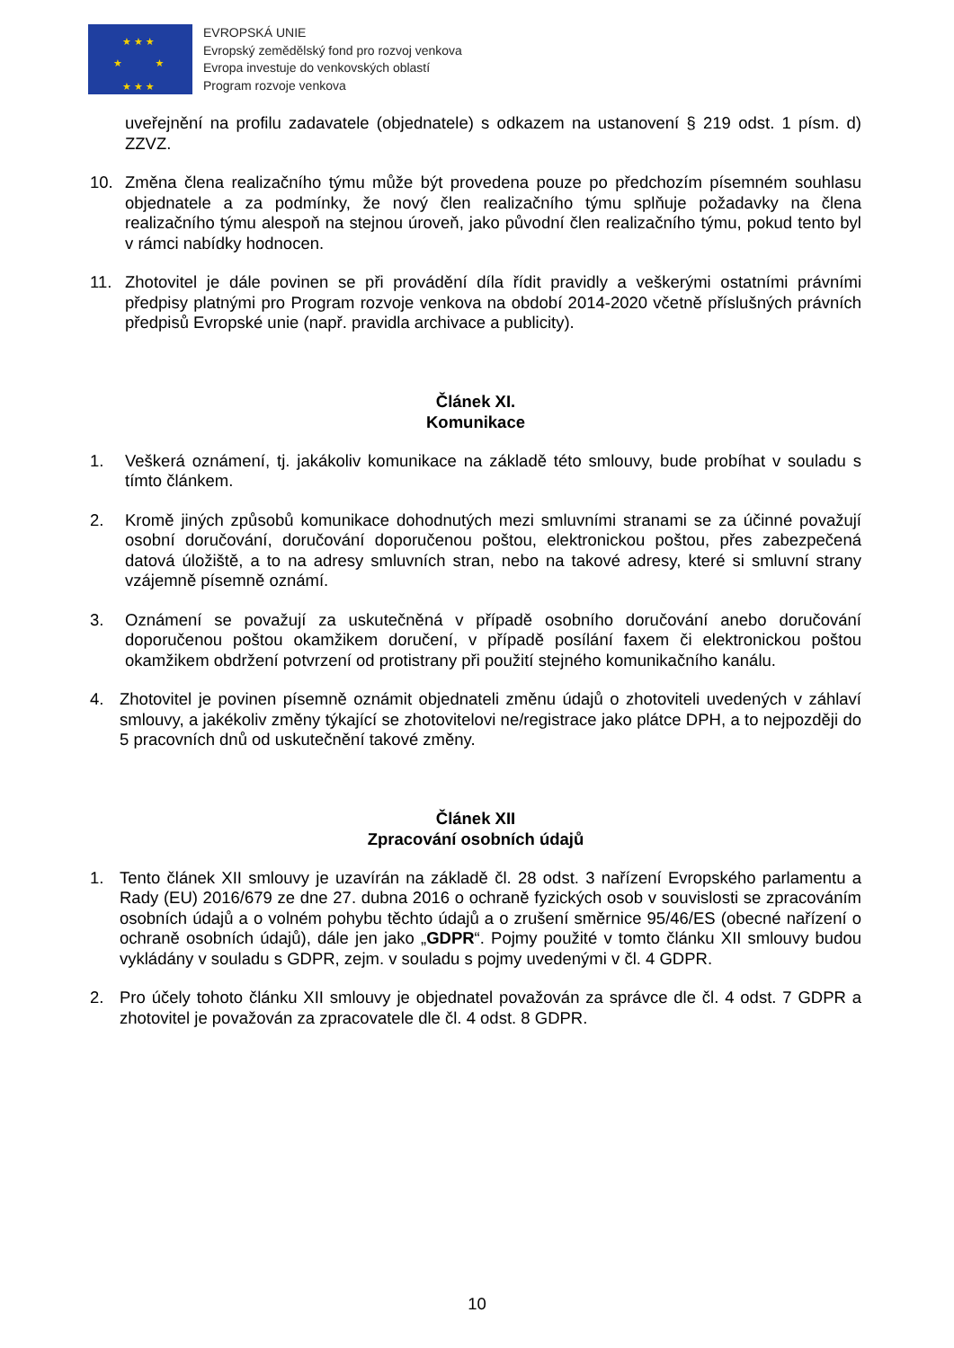★ ★ ★
★ ★
★ ★ ★
EVROPSKÁ UNIE
Evropský zemědělský fond pro rozvoj venkova
Evropa investuje do venkovských oblastí
Program rozvoje venkova
uveřejnění na profilu zadavatele (objednatele) s odkazem na ustanovení § 219 odst. 1 písm. d) ZZVZ.
10. Změna člena realizačního týmu může být provedena pouze po předchozím písemném souhlasu objednatele a za podmínky, že nový člen realizačního týmu splňuje požadavky na člena realizačního týmu alespoň na stejnou úroveň, jako původní člen realizačního týmu, pokud tento byl v rámci nabídky hodnocen.
11. Zhotovitel je dále povinen se při provádění díla řídit pravidly a veškerými ostatními právními předpisy platnými pro Program rozvoje venkova na období 2014-2020 včetně příslušných právních předpisů Evropské unie (např. pravidla archivace a publicity).
Článek XI.
Komunikace
1. Veškerá oznámení, tj. jakákoliv komunikace na základě této smlouvy, bude probíhat v souladu s tímto článkem.
2. Kromě jiných způsobů komunikace dohodnutých mezi smluvními stranami se za účinné považují osobní doručování, doručování doporučenou poštou, elektronickou poštou, přes zabezpečená datová úložiště, a to na adresy smluvních stran, nebo na takové adresy, které si smluvní strany vzájemně písemně oznámí.
3. Oznámení se považují za uskutečněná v případě osobního doručování anebo doručování doporučenou poštou okamžikem doručení, v případě posílání faxem či elektronickou poštou okamžikem obdržení potvrzení od protistrany při použití stejného komunikačního kanálu.
4. Zhotovitel je povinen písemně oznámit objednateli změnu údajů o zhotoviteli uvedených v záhlaví smlouvy, a jakékoliv změny týkající se zhotovitelovi ne/registrace jako plátce DPH, a to nejpozději do 5 pracovních dnů od uskutečnění takové změny.
Článek XII
Zpracování osobních údajů
1. Tento článek XII smlouvy je uzavírán na základě čl. 28 odst. 3 nařízení Evropského parlamentu a Rady (EU) 2016/679 ze dne 27. dubna 2016 o ochraně fyzických osob v souvislosti se zpracováním osobních údajů a o volném pohybu těchto údajů a o zrušení směrnice 95/46/ES (obecné nařízení o ochraně osobních údajů), dále jen jako „GDPR“. Pojmy použité v tomto článku XII smlouvy budou vykládány v souladu s GDPR, zejm. v souladu s pojmy uvedenými v čl. 4 GDPR.
2. Pro účely tohoto článku XII smlouvy je objednatel považován za správce dle čl. 4 odst. 7 GDPR a zhotovitel je považován za zpracovatele dle čl. 4 odst. 8 GDPR.
10